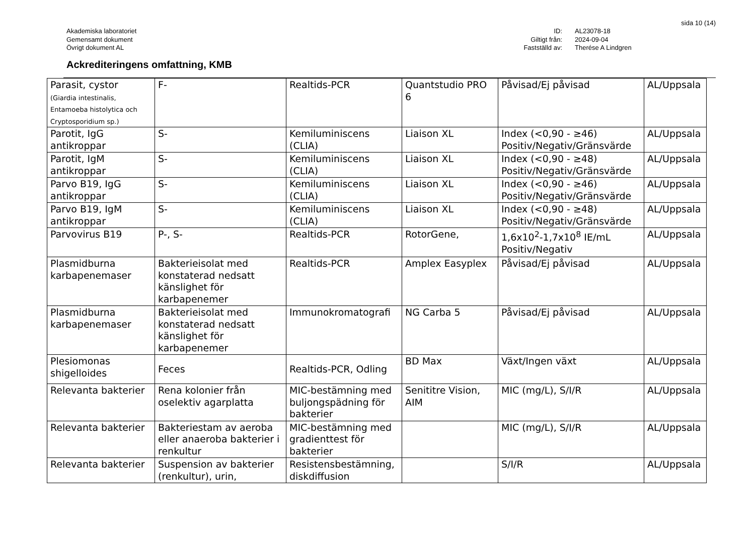sida 10 (14)
Akademiska laboratoriet
Gemensamt dokument
Övrigt dokument AL
ID:
Giltigt från:
Fastställd av:
AL23078-18
2024-09-04
Therése A Lindgren
Ackrediteringens omfattning, KMB
| Parasit, cystor (Giardia intestinalis, Entamoeba histolytica och Cryptosporidium sp.) | F- | Realtids-PCR | Quantstudio PRO 6 | Påvisad/Ej påvisad | AL/Uppsala |
| Parotit, IgG antikroppar | S- | Kemiluminiscens (CLIA) | Liaison XL | Index (<0,90 - ≥46) Positiv/Negativ/Gränsvärde | AL/Uppsala |
| Parotit, IgM antikroppar | S- | Kemiluminiscens (CLIA) | Liaison XL | Index (<0,90 - ≥48) Positiv/Negativ/Gränsvärde | AL/Uppsala |
| Parvo B19, IgG antikroppar | S- | Kemiluminiscens (CLIA) | Liaison XL | Index (<0,90 - ≥46) Positiv/Negativ/Gränsvärde | AL/Uppsala |
| Parvo B19, IgM antikroppar | S- | Kemiluminiscens (CLIA) | Liaison XL | Index (<0,90 - ≥48) Positiv/Negativ/Gränsvärde | AL/Uppsala |
| Parvovirus B19 | P-, S- | Realtids-PCR | RotorGene, | 1,6x10<sup>2</sup>-1,7x10<sup>8</sup> IE/mL Positiv/Negativ | AL/Uppsala |
| Plasmidburna karbapenemaser | Bakterieisolat med konstaterad nedsatt känslighet för karbapenemer | Realtids-PCR | Amplex Easyplex | Påvisad/Ej påvisad | AL/Uppsala |
| Plasmidburna karbapenemaser | Bakterieisolat med konstaterad nedsatt känslighet för karbapenemer | Immunokromatografi | NG Carba 5 | Påvisad/Ej påvisad | AL/Uppsala |
| Plesiomonas shigelloides | Feces | Realtids-PCR, Odling | BD Max | Växt/Ingen växt | AL/Uppsala |
| Relevanta bakterier | Rena kolonier från oselektiv agarplatta | MIC-bestämning med buljongspädning för bakterier | Senititre Vision, AIM | MIC (mg/L), S/I/R | AL/Uppsala |
| Relevanta bakterier | Bakteriestam av aeroba eller anaeroba bakterier i renkultur | MIC-bestämning med gradienttest för bakterier | | MIC (mg/L), S/I/R | AL/Uppsala |
| Relevanta bakterier | Suspension av bakterier (renkultur), urin, | Resistensbestämning, diskdiffusion | | S/I/R | AL/Uppsala |